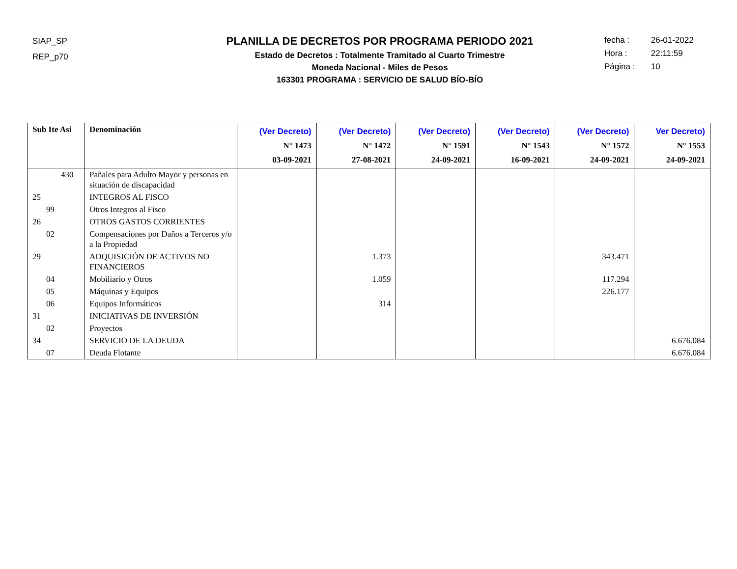SIAP_SP
REP_p70
PLANILLA DE DECRETOS POR PROGRAMA PERIODO 2021
Estado de Decretos : Totalmente Tramitado al Cuarto Trimestre
Moneda Nacional - Miles de Pesos
163301 PROGRAMA : SERVICIO DE SALUD BÍO-BÍO
fecha : 26-01-2022
Hora : 22:11:59
Página : 10
| Sub Ite Asi | Denominación | (Ver Decreto) N° 1473 03-09-2021 | (Ver Decreto) N° 1472 27-08-2021 | (Ver Decreto) N° 1591 24-09-2021 | (Ver Decreto) N° 1543 16-09-2021 | (Ver Decreto) N° 1572 24-09-2021 | Ver Decreto) N° 1553 24-09-2021 |
| --- | --- | --- | --- | --- | --- | --- | --- |
| 430 | Pañales para Adulto Mayor y personas en situación de discapacidad | | | | | | |
| 25 | INTEGROS AL FISCO | | | | | | |
| 99 | Otros Integros al Fisco | | | | | | |
| 26 | OTROS GASTOS CORRIENTES | | | | | | |
| 02 | Compensaciones por Daños a Terceros y/o a la Propiedad | | | | | | |
| 29 | ADQUISICIÓN DE ACTIVOS NO FINANCIEROS | | 1.373 | | | 343.471 | |
| 04 | Mobiliario y Otros | | 1.059 | | | 117.294 | |
| 05 | Máquinas y Equipos | | | | | 226.177 | |
| 06 | Equipos Informáticos | | 314 | | | | |
| 31 | INICIATIVAS DE INVERSIÓN | | | | | | |
| 02 | Proyectos | | | | | | |
| 34 | SERVICIO DE LA DEUDA | | | | | | 6.676.084 |
| 07 | Deuda Flotante | | | | | | 6.676.084 |